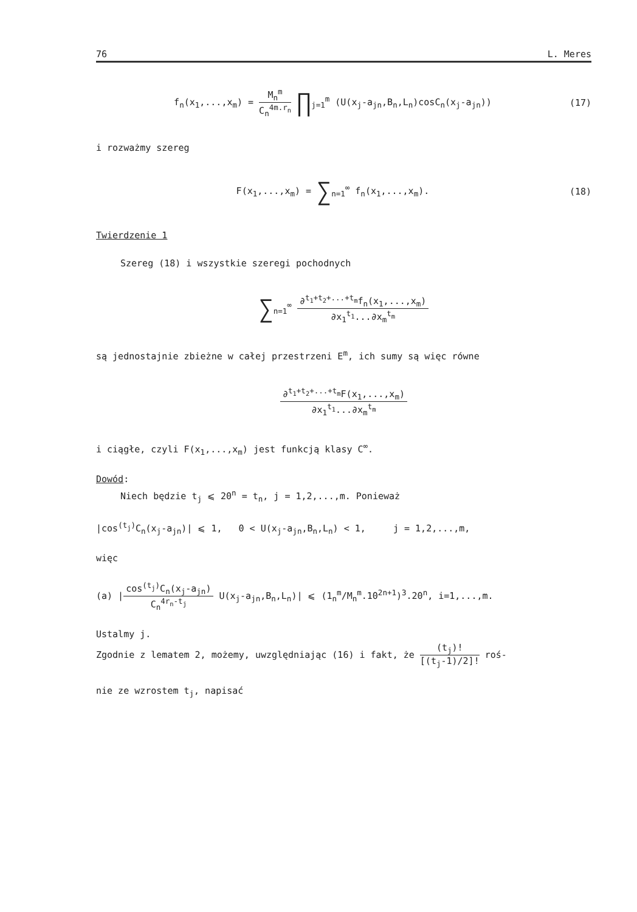76 L. Meres
f<sub>n</sub>(x<sub>1</sub>,...,x<sub>m</sub>) = M<sub>n</sub><sup>m</sup> C<sub>n</sub><sup>4m.r<sub>n</sub></sup> ∏<sub>j=1</sub><sup>m</sup> (U(x<sub>j</sub>-a<sub>jn</sub>,B<sub>n</sub>,L<sub>n</sub>)cosC<sub>n</sub>(x<sub>j</sub>-a<sub>jn</sub>))
(17)
i rozważmy szereg
F(x<sub>1</sub>,...,x<sub>m</sub>) = ∑<sub>n=1</sub><sup>∞</sup> f<sub>n</sub>(x<sub>1</sub>,...,x<sub>m</sub>).
(18)
Twierdzenie 1
Szereg (18) i wszystkie szeregi pochodnych
∑<sub>n=1</sub><sup>∞</sup> ∂<sup>t<sub>1</sub>+t<sub>2</sub>+...+t<sub>m</sub></sup>f<sub>n</sub>(x<sub>1</sub>,...,x<sub>m</sub>) ∂x<sub>1</sub><sup>t<sub>1</sub></sup>...∂x<sub>m</sub><sup>t<sub>m</sub></sup>
są jednostajnie zbieżne w całej przestrzeni E<sup>m</sup>, ich sumy są więc równe
∂<sup>t<sub>1</sub>+t<sub>2</sub>+...+t<sub>m</sub></sup>F(x<sub>1</sub>,...,x<sub>m</sub>) ∂x<sub>1</sub><sup>t<sub>1</sub></sup>...∂x<sub>m</sub><sup>t<sub>m</sub></sup>
i ciągłe, czyli F(x<sub>1</sub>,...,x<sub>m</sub>) jest funkcją klasy C<sup>∞</sup>.
Dowód:
Niech będzie t<sub>j</sub> ⩽ 20<sup>n</sup> = t<sub>n</sub>, j = 1,2,...,m. Ponieważ
|cos<sup>(t<sub>j</sub>)</sup>C<sub>n</sub>(x<sub>j</sub>-a<sub>jn</sub>)| ⩽ 1, 0 < U(x<sub>j</sub>-a<sub>jn</sub>,B<sub>n</sub>,L<sub>n</sub>) < 1, j = 1,2,...,m,
więc
(a) |cos<sup>(t<sub>j</sub>)</sup>C<sub>n</sub>(x<sub>j</sub>-a<sub>jn</sub>) C<sub>n</sub><sup>4r<sub>n</sub>-t<sub>j</sub></sup> U(x<sub>j</sub>-a<sub>jn</sub>,B<sub>n</sub>,L<sub>n</sub>)| ⩽ (1<sub>n</sub><sup>m</sup>/M<sub>n</sub><sup>m</sup>.10<sup>2n+1</sup>)<sup>3</sup>.20<sup>n</sup>, i=1,...,m.
Ustalmy j.
Zgodnie z lematem 2, możemy, uwzględniając (16) i fakt, że (t<sub>j</sub>)! [(t<sub>j</sub>-1)/2]! roś-
nie ze wzrostem t<sub>j</sub>, napisać